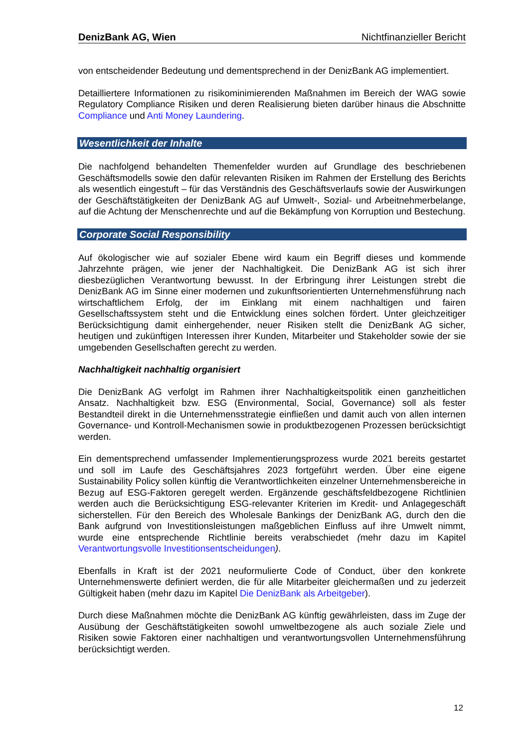DenizBank AG, Wien Nichtfinanzieller Bericht
von entscheidender Bedeutung und dementsprechend in der DenizBank AG implementiert.
Detailliertere Informationen zu risikominimierenden Maßnahmen im Bereich der WAG sowie Regulatory Compliance Risiken und deren Realisierung bieten darüber hinaus die Abschnitte Compliance und Anti Money Laundering.
Wesentlichkeit der Inhalte
Die nachfolgend behandelten Themenfelder wurden auf Grundlage des beschriebenen Geschäftsmodells sowie den dafür relevanten Risiken im Rahmen der Erstellung des Berichts als wesentlich eingestuft – für das Verständnis des Geschäftsverlaufs sowie der Auswirkungen der Geschäftstätigkeiten der DenizBank AG auf Umwelt-, Sozial- und Arbeitnehmerbelange, auf die Achtung der Menschenrechte und auf die Bekämpfung von Korruption und Bestechung.
Corporate Social Responsibility
Auf ökologischer wie auf sozialer Ebene wird kaum ein Begriff dieses und kommende Jahrzehnte prägen, wie jener der Nachhaltigkeit. Die DenizBank AG ist sich ihrer diesbezüglichen Verantwortung bewusst. In der Erbringung ihrer Leistungen strebt die DenizBank AG im Sinne einer modernen und zukunftsorientierten Unternehmensführung nach wirtschaftlichem Erfolg, der im Einklang mit einem nachhaltigen und fairen Gesellschaftssystem steht und die Entwicklung eines solchen fördert. Unter gleichzeitiger Berücksichtigung damit einhergehender, neuer Risiken stellt die DenizBank AG sicher, heutigen und zukünftigen Interessen ihrer Kunden, Mitarbeiter und Stakeholder sowie der sie umgebenden Gesellschaften gerecht zu werden.
Nachhaltigkeit nachhaltig organisiert
Die DenizBank AG verfolgt im Rahmen ihrer Nachhaltigkeitspolitik einen ganzheitlichen Ansatz. Nachhaltigkeit bzw. ESG (Environmental, Social, Governance) soll als fester Bestandteil direkt in die Unternehmensstrategie einfließen und damit auch von allen internen Governance- und Kontroll-Mechanismen sowie in produktbezogenen Prozessen berücksichtigt werden.
Ein dementsprechend umfassender Implementierungsprozess wurde 2021 bereits gestartet und soll im Laufe des Geschäftsjahres 2023 fortgeführt werden. Über eine eigene Sustainability Policy sollen künftig die Verantwortlichkeiten einzelner Unternehmensbereiche in Bezug auf ESG-Faktoren geregelt werden. Ergänzende geschäftsfeldbezogene Richtlinien werden auch die Berücksichtigung ESG-relevanter Kriterien im Kredit- und Anlagegeschäft sicherstellen. Für den Bereich des Wholesale Bankings der DenizBank AG, durch den die Bank aufgrund von Investitionsleistungen maßgeblichen Einfluss auf ihre Umwelt nimmt, wurde eine entsprechende Richtlinie bereits verabschiedet (mehr dazu im Kapitel Verantwortungsvolle Investitionsentscheidungen).
Ebenfalls in Kraft ist der 2021 neuformulierte Code of Conduct, über den konkrete Unternehmenswerte definiert werden, die für alle Mitarbeiter gleichermaßen und zu jederzeit Gültigkeit haben (mehr dazu im Kapitel Die DenizBank als Arbeitgeber).
Durch diese Maßnahmen möchte die DenizBank AG künftig gewährleisten, dass im Zuge der Ausübung der Geschäftstätigkeiten sowohl umweltbezogene als auch soziale Ziele und Risiken sowie Faktoren einer nachhaltigen und verantwortungsvollen Unternehmensführung berücksichtigt werden.
12